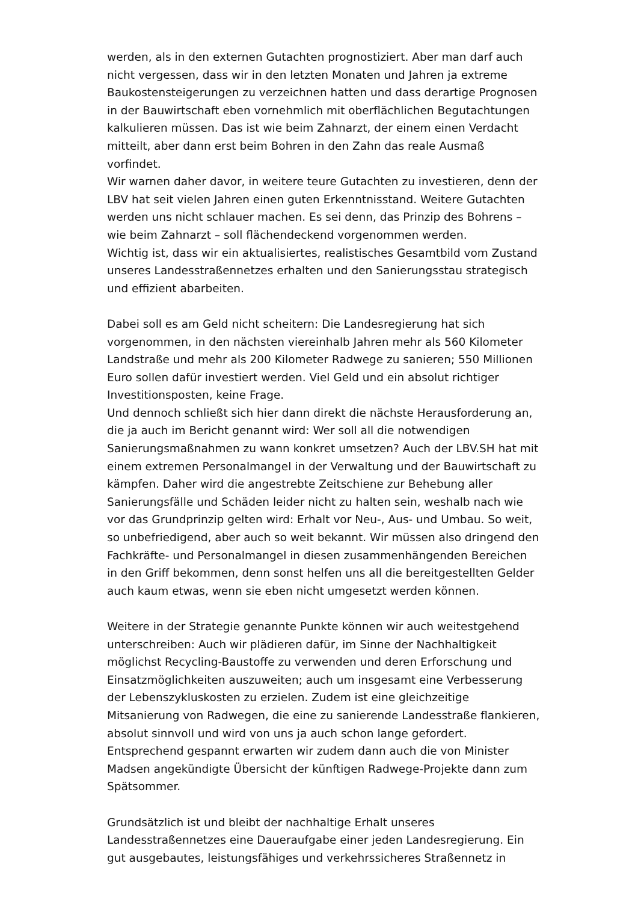werden, als in den externen Gutachten prognostiziert. Aber man darf auch nicht vergessen, dass wir in den letzten Monaten und Jahren ja extreme Baukostensteigerungen zu verzeichnen hatten und dass derartige Prognosen in der Bauwirtschaft eben vornehmlich mit oberflächlichen Begutachtungen kalkulieren müssen. Das ist wie beim Zahnarzt, der einem einen Verdacht mitteilt, aber dann erst beim Bohren in den Zahn das reale Ausmaß vorfindet.
Wir warnen daher davor, in weitere teure Gutachten zu investieren, denn der LBV hat seit vielen Jahren einen guten Erkenntnisstand. Weitere Gutachten werden uns nicht schlauer machen. Es sei denn, das Prinzip des Bohrens – wie beim Zahnarzt – soll flächendeckend vorgenommen werden.
Wichtig ist, dass wir ein aktualisiertes, realistisches Gesamtbild vom Zustand unseres Landesstraßennetzes erhalten und den Sanierungsstau strategisch und effizient abarbeiten.
Dabei soll es am Geld nicht scheitern: Die Landesregierung hat sich vorgenommen, in den nächsten viereinhalb Jahren mehr als 560 Kilometer Landstraße und mehr als 200 Kilometer Radwege zu sanieren; 550 Millionen Euro sollen dafür investiert werden. Viel Geld und ein absolut richtiger Investitionsposten, keine Frage.
Und dennoch schließt sich hier dann direkt die nächste Herausforderung an, die ja auch im Bericht genannt wird: Wer soll all die notwendigen Sanierungsmaßnahmen zu wann konkret umsetzen? Auch der LBV.SH hat mit einem extremen Personalmangel in der Verwaltung und der Bauwirtschaft zu kämpfen. Daher wird die angestrebte Zeitschiene zur Behebung aller Sanierungsfälle und Schäden leider nicht zu halten sein, weshalb nach wie vor das Grundprinzip gelten wird: Erhalt vor Neu-, Aus- und Umbau. So weit, so unbefriedigend, aber auch so weit bekannt. Wir müssen also dringend den Fachkräfte- und Personalmangel in diesen zusammenhängenden Bereichen in den Griff bekommen, denn sonst helfen uns all die bereitgestellten Gelder auch kaum etwas, wenn sie eben nicht umgesetzt werden können.
Weitere in der Strategie genannte Punkte können wir auch weitestgehend unterschreiben: Auch wir plädieren dafür, im Sinne der Nachhaltigkeit möglichst Recycling-Baustoffe zu verwenden und deren Erforschung und Einsatzmöglichkeiten auszuweiten; auch um insgesamt eine Verbesserung der Lebenszykluskosten zu erzielen. Zudem ist eine gleichzeitige Mitsanierung von Radwegen, die eine zu sanierende Landesstraße flankieren, absolut sinnvoll und wird von uns ja auch schon lange gefordert. Entsprechend gespannt erwarten wir zudem dann auch die von Minister Madsen angekündigte Übersicht der künftigen Radwege-Projekte dann zum Spätsommer.
Grundsätzlich ist und bleibt der nachhaltige Erhalt unseres Landesstraßennetzes eine Daueraufgabe einer jeden Landesregierung. Ein gut ausgebautes, leistungsfähiges und verkehrssicheres Straßennetz in